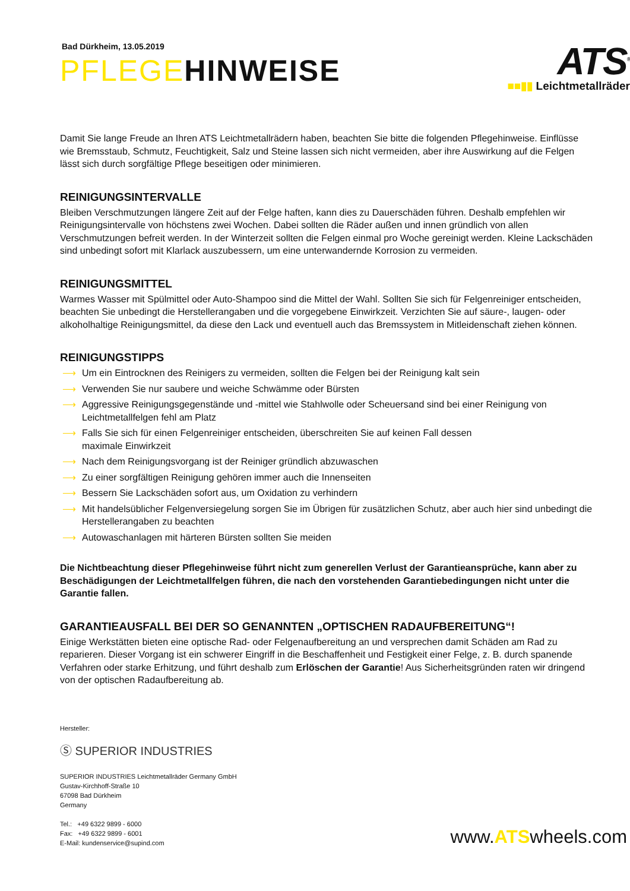Bad Dürkheim, 13.05.2019
PFLEGEHINWEISE
ATS<sup>®</sup>
■■▮▮ Leichtmetallräder
Damit Sie lange Freude an Ihren ATS Leichtmetallrädern haben, beachten Sie bitte die folgenden Pflegehinweise. Einflüsse wie Bremsstaub, Schmutz, Feuchtigkeit, Salz und Steine lassen sich nicht vermeiden, aber ihre Auswirkung auf die Felgen lässt sich durch sorgfältige Pflege beseitigen oder minimieren.
REINIGUNGSINTERVALLE
Bleiben Verschmutzungen längere Zeit auf der Felge haften, kann dies zu Dauerschäden führen. Deshalb empfehlen wir Reinigungsintervalle von höchstens zwei Wochen. Dabei sollten die Räder außen und innen gründlich von allen Verschmutzungen befreit werden. In der Winterzeit sollten die Felgen einmal pro Woche gereinigt werden. Kleine Lackschäden sind unbedingt sofort mit Klarlack auszubessern, um eine unterwandernde Korrosion zu vermeiden.
REINIGUNGSMITTEL
Warmes Wasser mit Spülmittel oder Auto-Shampoo sind die Mittel der Wahl. Sollten Sie sich für Felgenreiniger entscheiden, beachten Sie unbedingt die Herstellerangaben und die vorgegebene Einwirkzeit. Verzichten Sie auf säure-, laugen- oder alkoholhaltige Reinigungsmittel, da diese den Lack und eventuell auch das Bremssystem in Mitleidenschaft ziehen können.
REINIGUNGSTIPPS
⟶ Um ein Eintrocknen des Reinigers zu vermeiden, sollten die Felgen bei der Reinigung kalt sein
⟶ Verwenden Sie nur saubere und weiche Schwämme oder Bürsten
⟶ Aggressive Reinigungsgegenstände und -mittel wie Stahlwolle oder Scheuersand sind bei einer Reinigung von Leichtmetallfelgen fehl am Platz
⟶ Falls Sie sich für einen Felgenreiniger entscheiden, überschreiten Sie auf keinen Fall dessen
maximale Einwirkzeit
⟶ Nach dem Reinigungsvorgang ist der Reiniger gründlich abzuwaschen
⟶ Zu einer sorgfältigen Reinigung gehören immer auch die Innenseiten
⟶ Bessern Sie Lackschäden sofort aus, um Oxidation zu verhindern
⟶ Mit handelsüblicher Felgenversiegelung sorgen Sie im Übrigen für zusätzlichen Schutz, aber auch hier sind unbedingt die Herstellerangaben zu beachten
⟶ Autowaschanlagen mit härteren Bürsten sollten Sie meiden
Die Nichtbeachtung dieser Pflegehinweise führt nicht zum generellen Verlust der Garantieansprüche, kann aber zu Beschädigungen der Leichtmetallfelgen führen, die nach den vorstehenden Garantiebedingungen nicht unter die Garantie fallen.
GARANTIEAUSFALL BEI DER SO GENANNTEN „OPTISCHEN RADAUFBEREITUNG“!
Einige Werkstätten bieten eine optische Rad- oder Felgenaufbereitung an und versprechen damit Schäden am Rad zu reparieren. Dieser Vorgang ist ein schwerer Eingriff in die Beschaffenheit und Festigkeit einer Felge, z. B. durch spanende Verfahren oder starke Erhitzung, und führt deshalb zum Erlöschen der Garantie! Aus Sicherheitsgründen raten wir dringend von der optischen Radaufbereitung ab.
Hersteller:
Ⓢ SUPERIOR INDUSTRIES
SUPERIOR INDUSTRIES Leichtmetallräder Germany GmbH
Gustav-Kirchhoff-Straße 10
67098 Bad Dürkheim
Germany
Tel.: +49 6322 9899 - 6000
Fax: +49 6322 9899 - 6001
E-Mail: kundenservice@supind.com
www.ATSwheels.com